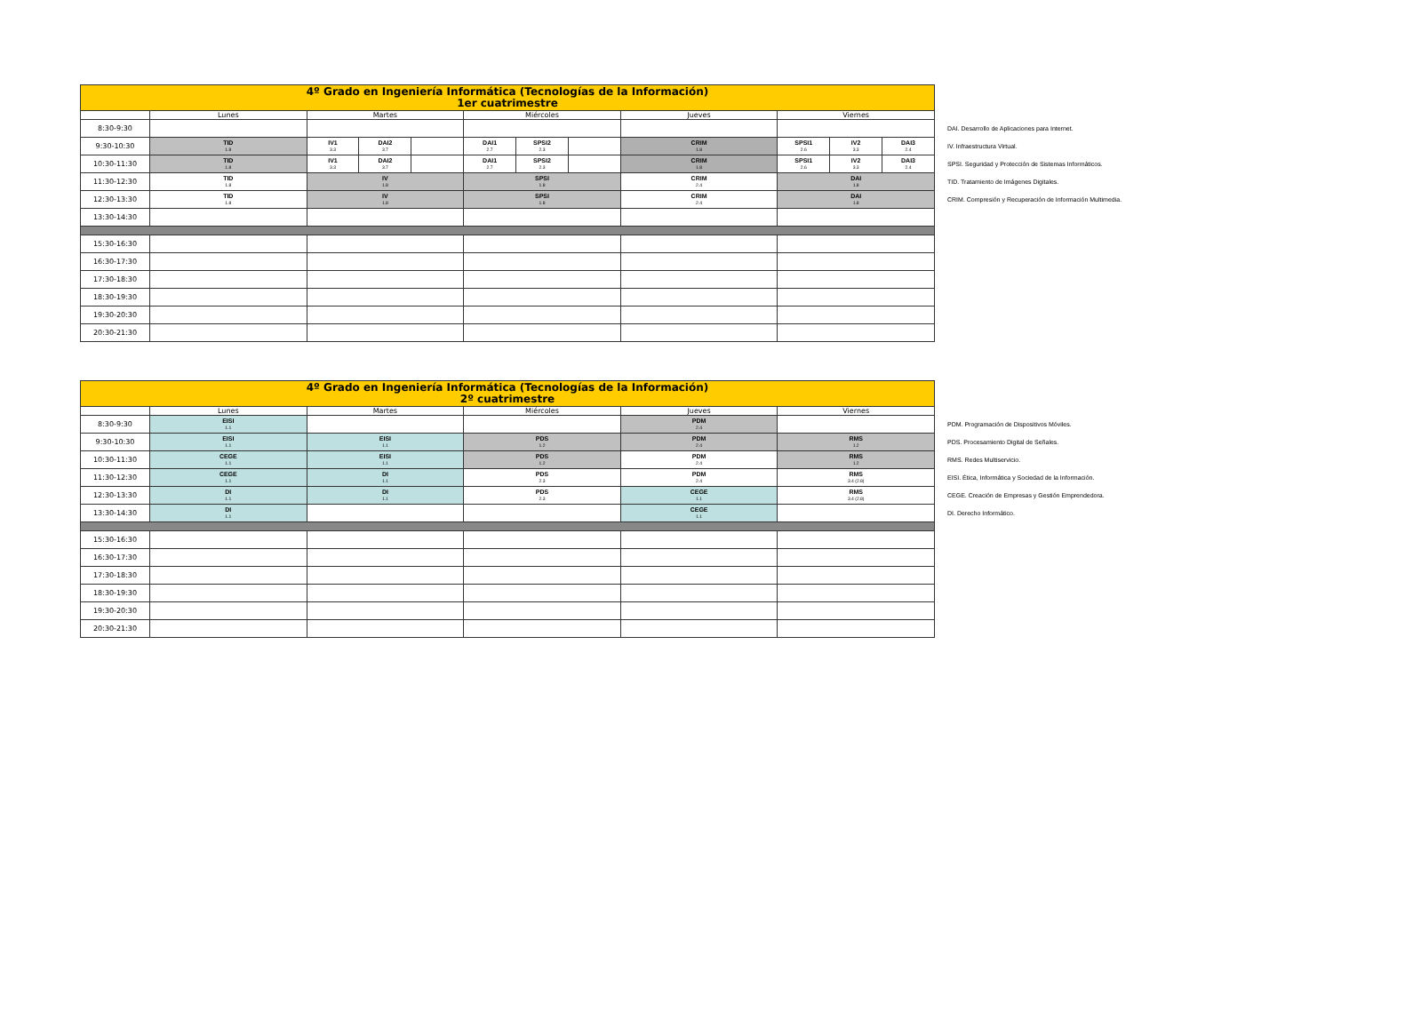| 4º Grado en Ingeniería Informática (Tecnologías de la Información) 1er cuatrimestre | | | | | | | | | | | |
| --- | --- | --- | --- | --- | --- | --- | --- | --- | --- | --- | --- |
| | Lunes | Martes | | | Miércoles | | | Jueves | Viernes | | |
| 8:30-9:30 | | | | | | | | | | | |
| 9:30-10:30 | TID 1.8 | IV1 3.3 | DAI2 3.7 | | DAI1 2.7 | SPSI2 2.3 | | CRIM 1.8 | SPSI1 2.6 | IV2 3.3 | DAI3 2.4 |
| 10:30-11:30 | TID 1.8 | IV1 3.3 | DAI2 3.7 | | DAI1 2.7 | SPSI2 2.3 | | CRIM 1.8 | SPSI1 2.6 | IV2 3.3 | DAI3 2.4 |
| 11:30-12:30 | TID 1.8 | IV 1.8 | | | SPSI 1.8 | | | CRIM 2.4 | DAI 1.8 | | |
| 12:30-13:30 | TID 1.8 | IV 1.8 | | | SPSI 1.8 | | | CRIM 2.4 | DAI 1.8 | | |
| 13:30-14:30 | | | | | | | | | | | |
| 15:30-16:30 | | | | | | | | | | | |
| 16:30-17:30 | | | | | | | | | | | |
| 17:30-18:30 | | | | | | | | | | | |
| 18:30-19:30 | | | | | | | | | | | |
| 19:30-20:30 | | | | | | | | | | | |
| 20:30-21:30 | | | | | | | | | | | |
DAI. Desarrollo de Aplicaciones para Internet.
IV. Infraestructura Virtual.
SPSI. Seguridad y Protección de Sistemas Informáticos.
TID. Tratamiento de Imágenes Digitales.
CRIM. Compresión y Recuperación de Información Multimedia.
| 4º Grado en Ingeniería Informática (Tecnologías de la Información) 2º cuatrimestre | | | | | |
| --- | --- | --- | --- | --- | --- |
| | Lunes | Martes | Miércoles | Jueves | Viernes |
| 8:30-9:30 | EISI 1.1 | | | PDM 2.4 | |
| 9:30-10:30 | EISI 1.1 | EISI 1.1 | PDS 1.2 | PDM 2.4 | RMS 1.2 |
| 10:30-11:30 | CEGE 1.1 | EISI 1.1 | PDS 1.2 | PDM 2.4 | RMS 1.2 |
| 11:30-12:30 | CEGE 1.1 | DI 1.1 | PDS 2.3 | PDM 2.4 | RMS 3.4 (2.8) |
| 12:30-13:30 | DI 1.1 | DI 1.1 | PDS 2.3 | CEGE 1.1 | RMS 3.4 (2.8) |
| 13:30-14:30 | DI 1.1 | | | CEGE 1.1 | |
| 15:30-16:30 | | | | | |
| 16:30-17:30 | | | | | |
| 17:30-18:30 | | | | | |
| 18:30-19:30 | | | | | |
| 19:30-20:30 | | | | | |
| 20:30-21:30 | | | | | |
PDM. Programación de Dispositivos Móviles.
PDS. Procesamiento Digital de Señales.
RMS. Redes Multiservicio.
EISI. Ética, Informática y Sociedad de la Información.
CEGE. Creación de Empresas y Gestión Emprendedora.
DI. Derecho Informático.